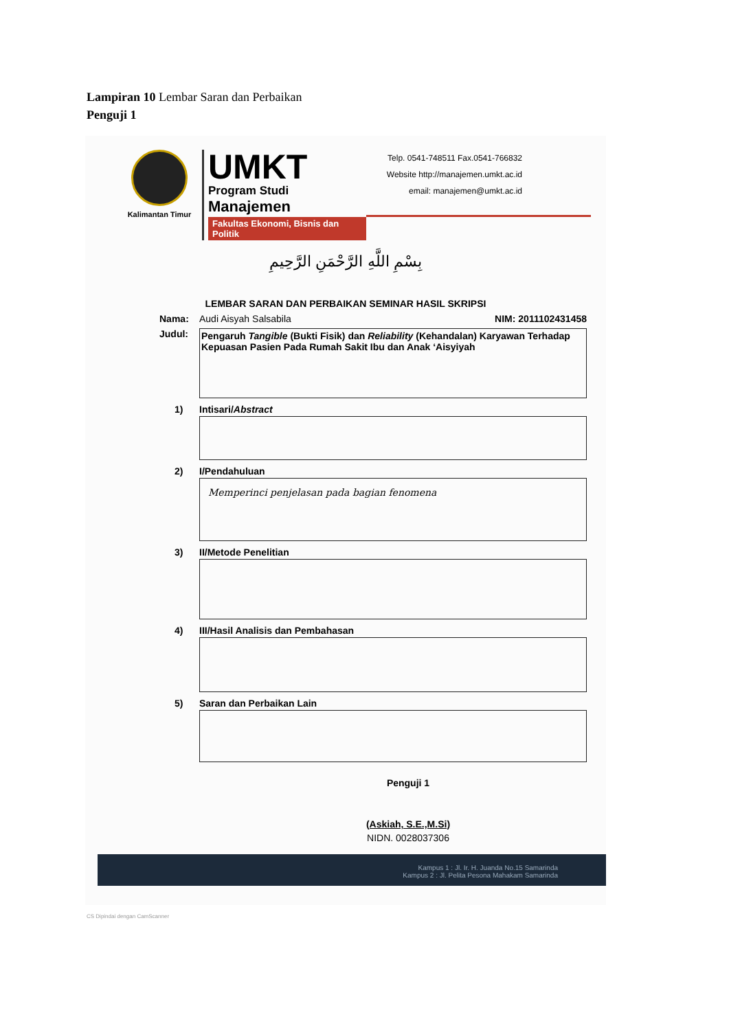Lampiran 10 Lembar Saran dan Perbaikan
Penguji 1
Kalimantan Timur
UMKT
Program Studi
Manajemen
Fakultas Ekonomi, Bisnis dan Politik
Telp. 0541-748511 Fax.0541-766832
Website http://manajemen.umkt.ac.id
email: manajemen@umkt.ac.id
بِسْمِ اللَّهِ الرَّحْمَنِ الرَّحِيمِ
LEMBAR SARAN DAN PERBAIKAN SEMINAR HASIL SKRIPSI
Nama: Audi Aisyah Salsabila NIM: 2011102431458
Judul:
Pengaruh Tangible (Bukti Fisik) dan Reliability (Kehandalan) Karyawan Terhadap Kepuasan Pasien Pada Rumah Sakit Ibu dan Anak ‘Aisyiyah
1) Intisari/ Abstract
2) I/Pendahuluan
Memperinci penjelasan pada bagian fenomena
3) II/Metode Penelitian
4) III/Hasil Analisis dan Pembahasan
5) Saran dan Perbaikan Lain
Penguji 1
(Askiah, S.E.,M.Si)
NIDN. 0028037306
Kampus 1 : Jl. Ir. H. Juanda No.15 Samarinda
Kampus 2 : Jl. Pelita Pesona Mahakam Samarinda
CS Dipindai dengan CamScanner